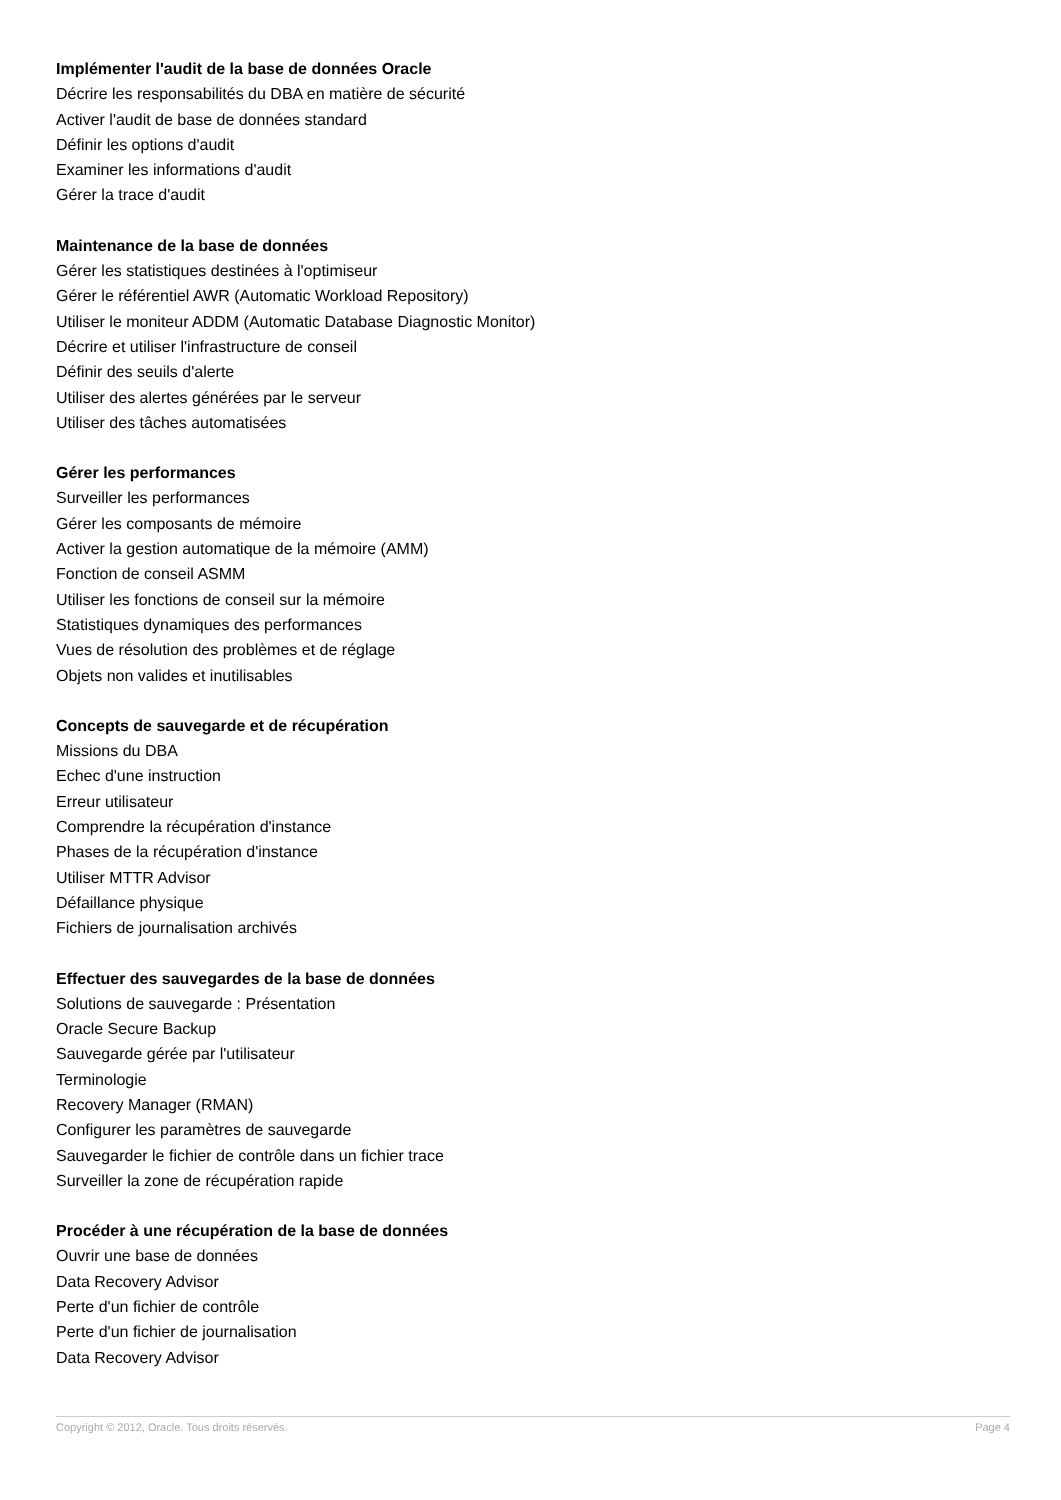Implémenter l'audit de la base de données Oracle
Décrire les responsabilités du DBA en matière de sécurité
Activer l'audit de base de données standard
Définir les options d'audit
Examiner les informations d'audit
Gérer la trace d'audit
Maintenance de la base de données
Gérer les statistiques destinées à l'optimiseur
Gérer le référentiel AWR (Automatic Workload Repository)
Utiliser le moniteur ADDM (Automatic Database Diagnostic Monitor)
Décrire et utiliser l'infrastructure de conseil
Définir des seuils d'alerte
Utiliser des alertes générées par le serveur
Utiliser des tâches automatisées
Gérer les performances
Surveiller les performances
Gérer les composants de mémoire
Activer la gestion automatique de la mémoire (AMM)
Fonction de conseil ASMM
Utiliser les fonctions de conseil sur la mémoire
Statistiques dynamiques des performances
Vues de résolution des problèmes et de réglage
Objets non valides et inutilisables
Concepts de sauvegarde et de récupération
Missions du DBA
Echec d'une instruction
Erreur utilisateur
Comprendre la récupération d'instance
Phases de la récupération d'instance
Utiliser MTTR Advisor
Défaillance physique
Fichiers de journalisation archivés
Effectuer des sauvegardes de la base de données
Solutions de sauvegarde : Présentation
Oracle Secure Backup
Sauvegarde gérée par l'utilisateur
Terminologie
Recovery Manager (RMAN)
Configurer les paramètres de sauvegarde
Sauvegarder le fichier de contrôle dans un fichier trace
Surveiller la zone de récupération rapide
Procéder à une récupération de la base de données
Ouvrir une base de données
Data Recovery Advisor
Perte d'un fichier de contrôle
Perte d'un fichier de journalisation
Data Recovery Advisor
Copyright © 2012, Oracle. Tous droits réservés. Page 4